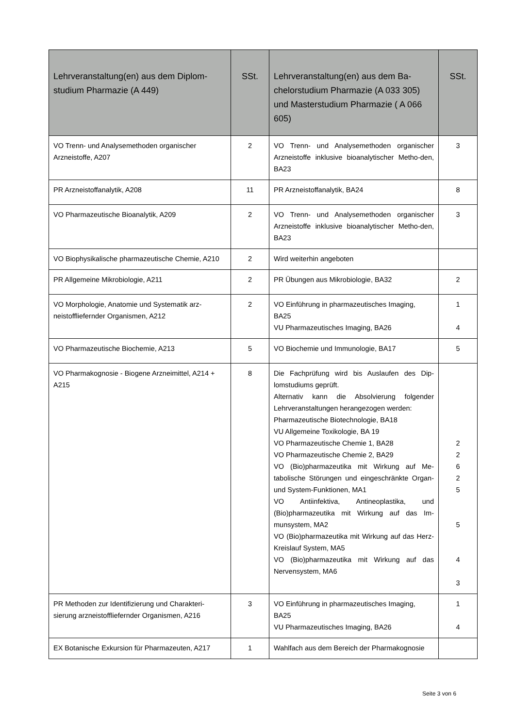| Lehrveranstaltung(en) aus dem Diplom-studium Pharmazie (A 449) | SSt. | Lehrveranstaltung(en) aus dem Ba-chelorstudium Pharmazie (A 033 305) und Masterstudium Pharmazie ( A 066 605) | SSt. |
| --- | --- | --- | --- |
| VO Trenn- und Analysemethoden organischer Arzneistoffe, A207 | 2 | VO Trenn- und Analysemethoden organischer Arzneistoffe inklusive bioanalytischer Metho-den, BA23 | 3 |
| PR Arzneistoffanalytik, A208 | 11 | PR Arzneistoffanalytik, BA24 | 8 |
| VO Pharmazeutische Bioanalytik, A209 | 2 | VO Trenn- und Analysemethoden organischer Arzneistoffe inklusive bioanalytischer Metho-den, BA23 | 3 |
| VO Biophysikalische pharmazeutische Chemie, A210 | 2 | Wird weiterhin angeboten | |
| PR Allgemeine Mikrobiologie, A211 | 2 | PR Übungen aus Mikrobiologie, BA32 | 2 |
| VO Morphologie, Anatomie und Systematik arz-neistoffliefernder Organismen, A212 | 2 | VO Einführung in pharmazeutisches Imaging, BA25 VU Pharmazeutisches Imaging, BA26 | 1 4 |
| VO Pharmazeutische Biochemie, A213 | 5 | VO Biochemie und Immunologie, BA17 | 5 |
| VO Pharmakognosie - Biogene Arzneimittel, A214 + A215 | 8 | Die Fachprüfung wird bis Auslaufen des Dip-lomstudiums geprüft. Alternativ kann die Absolvierung folgender Lehrveranstaltungen herangezogen werden: Pharmazeutische Biotechnologie, BA18 VU Allgemeine Toxikologie, BA 19 VO Pharmazeutische Chemie 1, BA28 VO Pharmazeutische Chemie 2, BA29 VO (Bio)pharmazeutika mit Wirkung auf Me-tabolische Störungen und eingeschränkte Organ- und System-Funktionen, MA1 VO Antiinfektiva, Antineoplastika, und (Bio)pharmazeutika mit Wirkung auf das Im-munsystem, MA2 VO (Bio)pharmazeutika mit Wirkung auf das Herz-Kreislauf System, MA5 VO (Bio)pharmazeutika mit Wirkung auf das Nervensystem, MA6 | 2 2 6 2 5 5 4 3 |
| PR Methoden zur Identifizierung und Charakteri-sierung arzneistoffliefernder Organismen, A216 | 3 | VO Einführung in pharmazeutisches Imaging, BA25 VU Pharmazeutisches Imaging, BA26 | 1 4 |
| EX Botanische Exkursion für Pharmazeuten, A217 | 1 | Wahlfach aus dem Bereich der Pharmakognosie | |
Seite 3 von 6